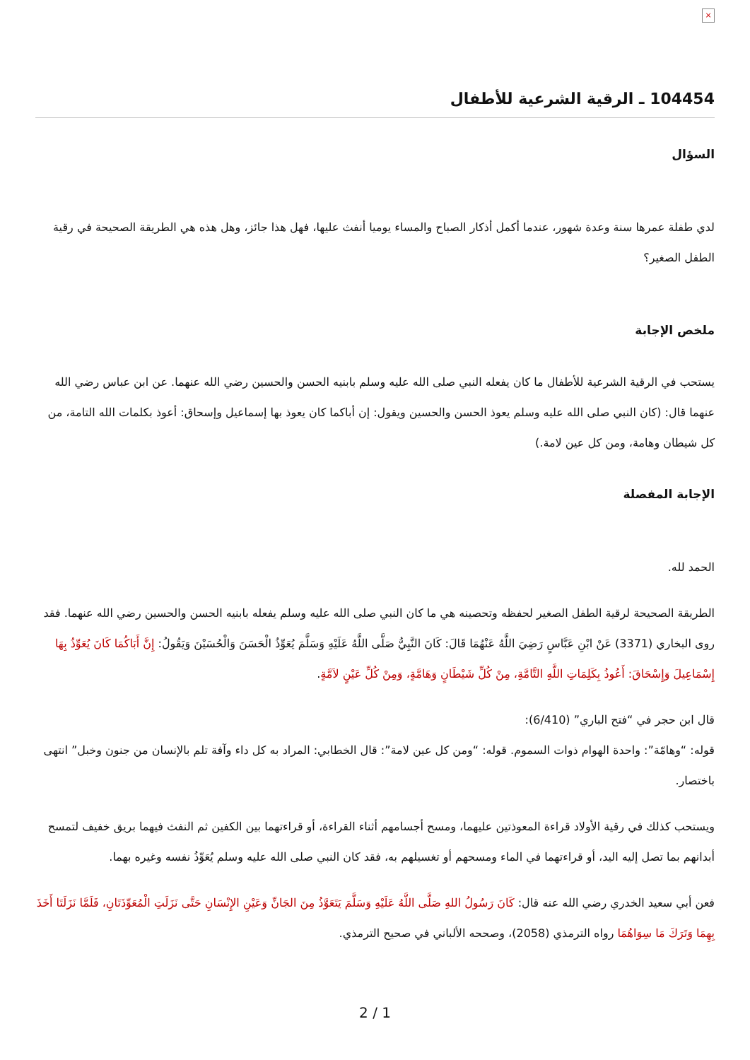×
104454 ـ الرقية الشرعية للأطفال
السؤال
لدي طفلة عمرها سنة وعدة شهور، عندما أكمل أذكار الصباح والمساء يوميا أنفث عليها، فهل هذا جائز، وهل هذه هي الطريقة الصحيحة في رقية الطفل الصغير؟
ملخص الإجابة
يستحب في الرقية الشرعية للأطفال ما كان يفعله النبي صلى الله عليه وسلم بابنيه الحسن والحسين رضي الله عنهما. عن ابن عباس رضي الله عنهما قال: (كان النبي صلى الله عليه وسلم يعوذ الحسن والحسين ويقول: إن أباكما كان يعوذ بها إسماعيل وإسحاق: أعوذ بكلمات الله التامة، من كل شيطان وهامة، ومن كل عين لامة.)
الإجابة المفصلة
الحمد لله.
الطريقة الصحيحة لرقية الطفل الصغير لحفظه وتحصينه هي ما كان النبي صلى الله عليه وسلم يفعله بابنيه الحسن والحسين رضي الله عنهما. فقد روى البخاري (3371) عَنْ ابْنِ عَبَّاسٍ رَضِيَ اللَّهُ عَنْهُمَا قَالَ: كَانَ النَّبِيُّ صَلَّى اللَّهُ عَلَيْهِ وَسَلَّمَ يُعَوِّذُ الْحَسَنَ وَالْحُسَيْنَ وَيَقُولُ: إِنَّ أَبَاكُمَا كَانَ يُعَوِّذُ بِهَا إِسْمَاعِيلَ وَإِسْحَاقَ: أَعُوذُ بِكَلِمَاتِ اللَّهِ التَّامَّةِ، مِنْ كُلِّ شَيْطَانٍ وَهَامَّةٍ، وَمِنْ كُلِّ عَيْنٍ لاَمَّةٍ.
قال ابن حجر في “فتح الباري” (6/410):
قوله: “وهامّة”: واحدة الهوام ذوات السموم. قوله: “ومن كل عين لامة”: قال الخطابي: المراد به كل داء وآفة تلم بالإنسان من جنون وخبل” انتهى باختصار.
ويستحب كذلك في رقية الأولاد قراءة المعوذتين عليهما، ومسح أجسامهم أثناء القراءة، أو قراءتهما بين الكفين ثم النفث فيهما بريق خفيف لتمسح أبدانهم بما تصل إليه اليد، أو قراءتهما في الماء ومسحهم أو تغسيلهم به، فقد كان النبي صلى الله عليه وسلم يُعَوِّذُ نفسه وغيره بهما.
فعن أبي سعيد الخدري رضي الله عنه قال: كَانَ رَسُولُ اللهِ صَلَّى اللَّهُ عَلَيْهِ وَسَلَّمَ يَتَعَوَّذُ مِنَ الجَانِّ وَعَيْنِ الإِنْسَانِ حَتَّى نَزَلَتِ الْمُعَوِّذَتَانِ، فَلَمَّا نَزَلَتَا أَخَذَ بِهِمَا وَتَرَكَ مَا سِوَاهُمَا رواه الترمذي (2058)، وصححه الألباني في صحيح الترمذي.
2 / 1